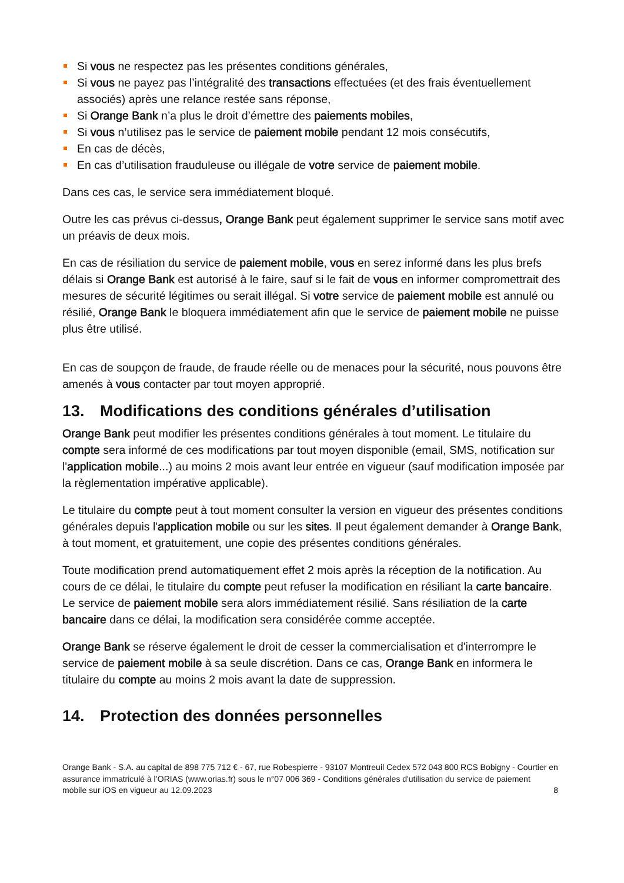Si vous ne respectez pas les présentes conditions générales,
Si vous ne payez pas l’intégralité des transactions effectuées (et des frais éventuellement associés) après une relance restée sans réponse,
Si Orange Bank n’a plus le droit d’émettre des paiements mobiles,
Si vous n’utilisez pas le service de paiement mobile pendant 12 mois consécutifs,
En cas de décès,
En cas d’utilisation frauduleuse ou illégale de votre service de paiement mobile.
Dans ces cas, le service sera immédiatement bloqué.
Outre les cas prévus ci-dessus, Orange Bank peut également supprimer le service sans motif avec un préavis de deux mois.
En cas de résiliation du service de paiement mobile, vous en serez informé dans les plus brefs délais si Orange Bank est autorisé à le faire, sauf si le fait de vous en informer compromettrait des mesures de sécurité légitimes ou serait illégal. Si votre service de paiement mobile est annulé ou résilié, Orange Bank le bloquera immédiatement afin que le service de paiement mobile ne puisse plus être utilisé.
En cas de soupçon de fraude, de fraude réelle ou de menaces pour la sécurité, nous pouvons être amenés à vous contacter par tout moyen approprié.
13. Modifications des conditions générales d’utilisation
Orange Bank peut modifier les présentes conditions générales à tout moment. Le titulaire du compte sera informé de ces modifications par tout moyen disponible (email, SMS, notification sur l'application mobile...) au moins 2 mois avant leur entrée en vigueur (sauf modification imposée par la règlementation impérative applicable).
Le titulaire du compte peut à tout moment consulter la version en vigueur des présentes conditions générales depuis l'application mobile ou sur les sites. Il peut également demander à Orange Bank, à tout moment, et gratuitement, une copie des présentes conditions générales.
Toute modification prend automatiquement effet 2 mois après la réception de la notification. Au cours de ce délai, le titulaire du compte peut refuser la modification en résiliant la carte bancaire. Le service de paiement mobile sera alors immédiatement résilié. Sans résiliation de la carte bancaire dans ce délai, la modification sera considérée comme acceptée.
Orange Bank se réserve également le droit de cesser la commercialisation et d'interrompre le service de paiement mobile à sa seule discrétion. Dans ce cas, Orange Bank en informera le titulaire du compte au moins 2 mois avant la date de suppression.
14. Protection des données personnelles
Orange Bank - S.A. au capital de 898 775 712 € - 67, rue Robespierre - 93107 Montreuil Cedex 572 043 800 RCS Bobigny - Courtier en assurance immatriculé à l’ORIAS (www.orias.fr) sous le n°07 006 369 - Conditions générales d'utilisation du service de paiement
mobile sur iOS en vigueur au 12.09.2023 8